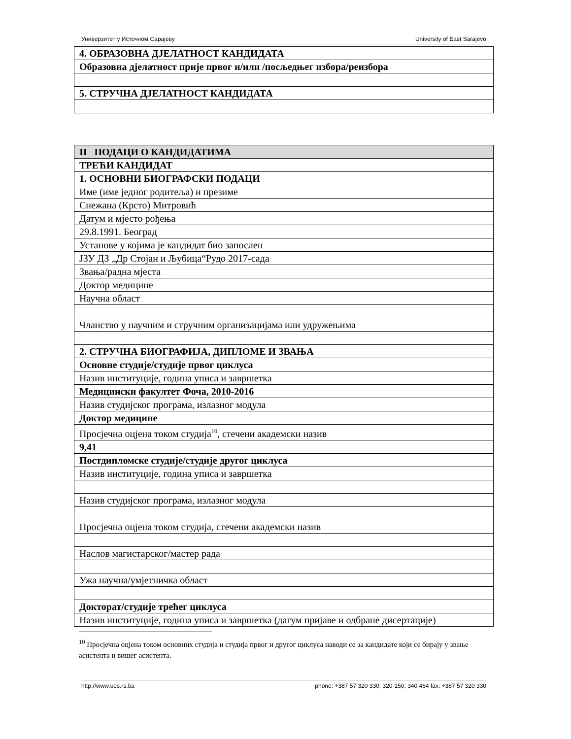Универзитет у Источном Сарајеву University of East Sarajevo
| 4. ОБРАЗОВНА ДЈЕЛАТНОСТ КАНДИДАТА |
| Образовна дјелатност прије првог и/или /посљедњег избора/реизбора |
| 5. СТРУЧНА ДЈЕЛАТНОСТ КАНДИДАТА |
| II ПОДАЦИ О КАНДИДАТИМА |
| ТРЕЋИ КАНДИДАТ |
| 1. ОСНОВНИ БИОГРАФСКИ ПОДАЦИ |
| Име (име једног родитеља) и презиме |
| Снежана (Крсто) Митровић |
| Датум и мјесто рођења |
| 29.8.1991. Београд |
| Установе у којима је кандидат био запослен |
| ЈЗУ ДЗ „Др Стојан и Љубица“Рудо 2017-сада |
| Звања/радна мјеста |
| Доктор медицине |
| Научна област |
| Чланство у научним и стручним организацијама или удружењима |
| 2. СТРУЧНА БИОГРАФИЈА, ДИПЛОМЕ И ЗВАЊА |
| Основне студије/студије првог циклуса |
| Назив институције, година уписа и завршетка |
| Медицински факултет Фоча, 2010-2016 |
| Назив студијског програма, излазног модула |
| Доктор медицине |
| Просјечна оцјена током студија<sup>10</sup>, стечени академски назив |
| 9,41 |
| Постдипломске студије/студије другог циклуса |
| Назив институције, година уписа и завршетка |
| Назив студијског програма, излазног модула |
| Просјечна оцјена током студија, стечени академски назив |
| Наслов магистарског/мастер рада |
| Ужа научна/умјетничка област |
| Докторат/студије трећег циклуса |
| Назив институције, година уписа и завршетка (датум пријаве и одбране дисертације) |
<sup>10</sup> Просјечна оцјена током основних студија и студија првог и другог циклуса наводи се за кандидате који се бирају у звање асистента и вишег асистента.
http://www.ues.rs.ba phone: +387 57 320 330; 320-150; 340 464 fax: +387 57 320 330